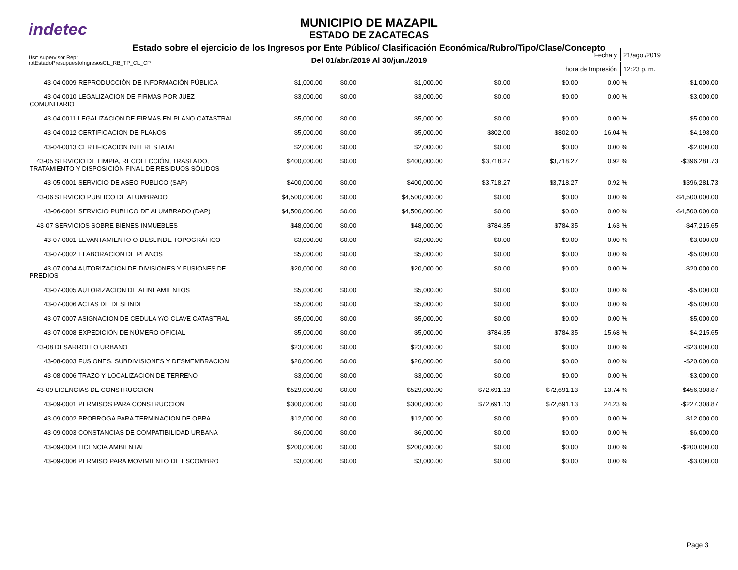indetec
MUNICIPIO DE MAZAPIL
ESTADO DE ZACATECAS
Estado sobre el ejercicio de los Ingresos por Ente Público/ Clasificación Económica/Rubro/Tipo/Clase/Concepto
Del 01/abr./2019 Al 30/jun./2019
Usr: supervisor Rep:
rptEstadoPresupuestoIngresosCL_RB_TP_CL_CP
| Fecha y | 21/ago./2019 |
| hora de Impresión | 12:23 p. m. |
| 43-04-0009 REPRODUCCIÓN DE INFORMACIÓN PÚBLICA | $1,000.00 | $0.00 | $1,000.00 | $0.00 | $0.00 | 0.00 % | -$1,000.00 |
| 43-04-0010 LEGALIZACION DE FIRMAS POR JUEZ COMUNITARIO | $3,000.00 | $0.00 | $3,000.00 | $0.00 | $0.00 | 0.00 % | -$3,000.00 |
| 43-04-0011 LEGALIZACION DE FIRMAS EN PLANO CATASTRAL | $5,000.00 | $0.00 | $5,000.00 | $0.00 | $0.00 | 0.00 % | -$5,000.00 |
| 43-04-0012 CERTIFICACION DE PLANOS | $5,000.00 | $0.00 | $5,000.00 | $802.00 | $802.00 | 16.04 % | -$4,198.00 |
| 43-04-0013 CERTIFICACION INTERESTATAL | $2,000.00 | $0.00 | $2,000.00 | $0.00 | $0.00 | 0.00 % | -$2,000.00 |
| 43-05 SERVICIO DE LIMPIA, RECOLECCIÓN, TRASLADO, TRATAMIENTO Y DISPOSICIÓN FINAL DE RESIDUOS SÓLIDOS | $400,000.00 | $0.00 | $400,000.00 | $3,718.27 | $3,718.27 | 0.92 % | -$396,281.73 |
| 43-05-0001 SERVICIO DE ASEO PUBLICO (SAP) | $400,000.00 | $0.00 | $400,000.00 | $3,718.27 | $3,718.27 | 0.92 % | -$396,281.73 |
| 43-06 SERVICIO PUBLICO DE ALUMBRADO | $4,500,000.00 | $0.00 | $4,500,000.00 | $0.00 | $0.00 | 0.00 % | -$4,500,000.00 |
| 43-06-0001 SERVICIO PUBLICO DE ALUMBRADO (DAP) | $4,500,000.00 | $0.00 | $4,500,000.00 | $0.00 | $0.00 | 0.00 % | -$4,500,000.00 |
| 43-07 SERVICIOS SOBRE BIENES INMUEBLES | $48,000.00 | $0.00 | $48,000.00 | $784.35 | $784.35 | 1.63 % | -$47,215.65 |
| 43-07-0001 LEVANTAMIENTO O DESLINDE TOPOGRÁFICO | $3,000.00 | $0.00 | $3,000.00 | $0.00 | $0.00 | 0.00 % | -$3,000.00 |
| 43-07-0002 ELABORACION DE PLANOS | $5,000.00 | $0.00 | $5,000.00 | $0.00 | $0.00 | 0.00 % | -$5,000.00 |
| 43-07-0004 AUTORIZACION DE DIVISIONES Y FUSIONES DE PREDIOS | $20,000.00 | $0.00 | $20,000.00 | $0.00 | $0.00 | 0.00 % | -$20,000.00 |
| 43-07-0005 AUTORIZACION DE ALINEAMIENTOS | $5,000.00 | $0.00 | $5,000.00 | $0.00 | $0.00 | 0.00 % | -$5,000.00 |
| 43-07-0006 ACTAS DE DESLINDE | $5,000.00 | $0.00 | $5,000.00 | $0.00 | $0.00 | 0.00 % | -$5,000.00 |
| 43-07-0007 ASIGNACION DE CEDULA Y/O CLAVE CATASTRAL | $5,000.00 | $0.00 | $5,000.00 | $0.00 | $0.00 | 0.00 % | -$5,000.00 |
| 43-07-0008 EXPEDICIÓN DE NÚMERO OFICIAL | $5,000.00 | $0.00 | $5,000.00 | $784.35 | $784.35 | 15.68 % | -$4,215.65 |
| 43-08 DESARROLLO URBANO | $23,000.00 | $0.00 | $23,000.00 | $0.00 | $0.00 | 0.00 % | -$23,000.00 |
| 43-08-0003 FUSIONES, SUBDIVISIONES Y DESMEMBRACION | $20,000.00 | $0.00 | $20,000.00 | $0.00 | $0.00 | 0.00 % | -$20,000.00 |
| 43-08-0006 TRAZO Y LOCALIZACION DE TERRENO | $3,000.00 | $0.00 | $3,000.00 | $0.00 | $0.00 | 0.00 % | -$3,000.00 |
| 43-09 LICENCIAS DE CONSTRUCCION | $529,000.00 | $0.00 | $529,000.00 | $72,691.13 | $72,691.13 | 13.74 % | -$456,308.87 |
| 43-09-0001 PERMISOS PARA CONSTRUCCION | $300,000.00 | $0.00 | $300,000.00 | $72,691.13 | $72,691.13 | 24.23 % | -$227,308.87 |
| 43-09-0002 PRORROGA PARA TERMINACION DE OBRA | $12,000.00 | $0.00 | $12,000.00 | $0.00 | $0.00 | 0.00 % | -$12,000.00 |
| 43-09-0003 CONSTANCIAS DE COMPATIBILIDAD URBANA | $6,000.00 | $0.00 | $6,000.00 | $0.00 | $0.00 | 0.00 % | -$6,000.00 |
| 43-09-0004 LICENCIA AMBIENTAL | $200,000.00 | $0.00 | $200,000.00 | $0.00 | $0.00 | 0.00 % | -$200,000.00 |
| 43-09-0006 PERMISO PARA MOVIMIENTO DE ESCOMBRO | $3,000.00 | $0.00 | $3,000.00 | $0.00 | $0.00 | 0.00 % | -$3,000.00 |
Page 3